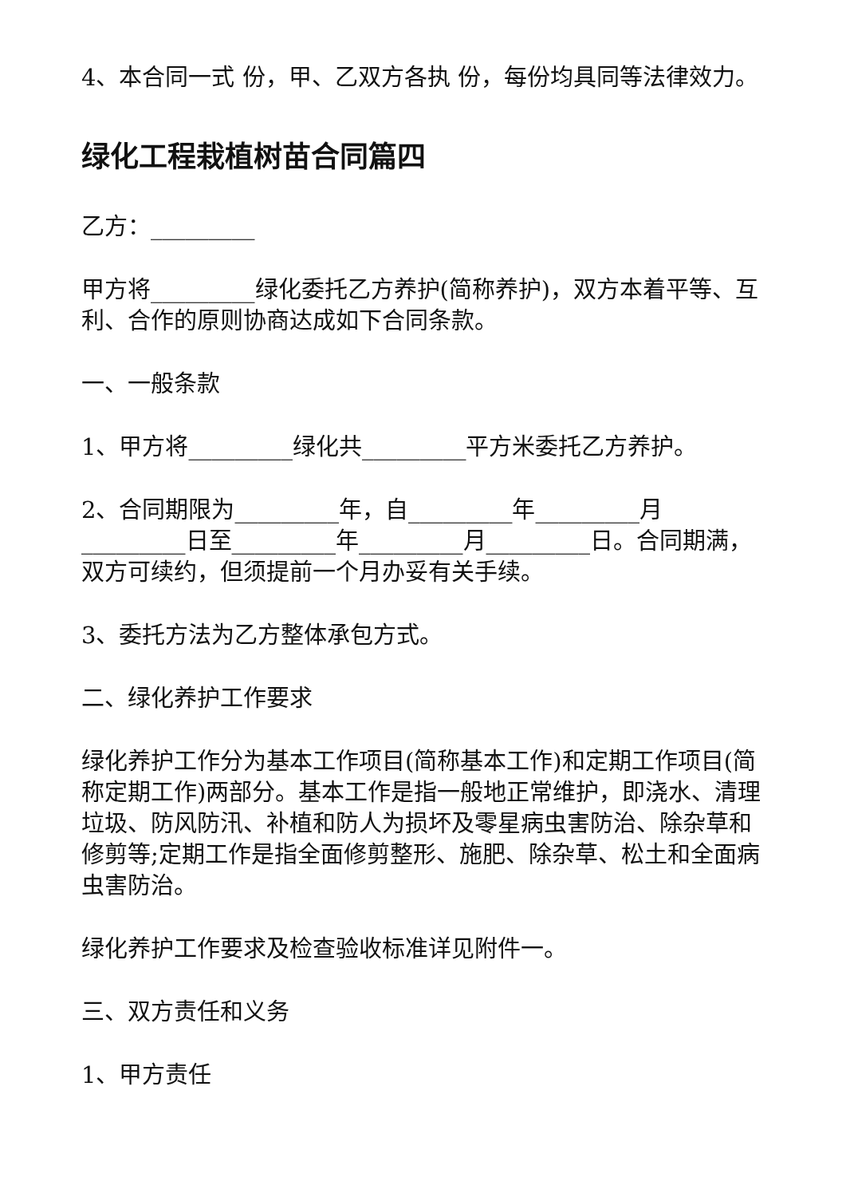4、本合同一式 份，甲、乙双方各执 份，每份均具同等法律效力。
绿化工程栽植树苗合同篇四
乙方：_________
甲方将_________绿化委托乙方养护(简称养护)，双方本着平等、互利、合作的原则协商达成如下合同条款。
一、一般条款
1、甲方将_________绿化共_________平方米委托乙方养护。
2、合同期限为_________年，自_________年_________月_________日至_________年_________月_________日。合同期满，双方可续约，但须提前一个月办妥有关手续。
3、委托方法为乙方整体承包方式。
二、绿化养护工作要求
绿化养护工作分为基本工作项目(简称基本工作)和定期工作项目(简称定期工作)两部分。基本工作是指一般地正常维护，即浇水、清理垃圾、防风防汛、补植和防人为损坏及零星病虫害防治、除杂草和修剪等;定期工作是指全面修剪整形、施肥、除杂草、松土和全面病虫害防治。
绿化养护工作要求及检查验收标准详见附件一。
三、双方责任和义务
1、甲方责任